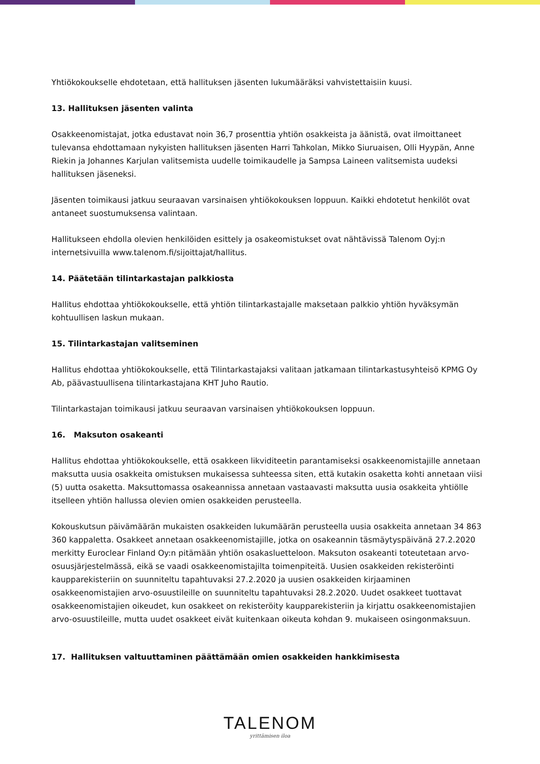Yhtiökokoukselle ehdotetaan, että hallituksen jäsenten lukumääräksi vahvistettaisiin kuusi.
13. Hallituksen jäsenten valinta
Osakkeenomistajat, jotka edustavat noin 36,7 prosenttia yhtiön osakkeista ja äänistä, ovat ilmoittaneet tulevansa ehdottamaan nykyisten hallituksen jäsenten Harri Tahkolan, Mikko Siuruaisen, Olli Hyypän, Anne Riekin ja Johannes Karjulan valitsemista uudelle toimikaudelle ja Sampsa Laineen valitsemista uudeksi hallituksen jäseneksi.
Jäsenten toimikausi jatkuu seuraavan varsinaisen yhtiökokouksen loppuun. Kaikki ehdotetut henkilöt ovat antaneet suostumuksensa valintaan.
Hallitukseen ehdolla olevien henkilöiden esittely ja osakeomistukset ovat nähtävissä Talenom Oyj:n internetsivuilla www.talenom.fi/sijoittajat/hallitus.
14. Päätetään tilintarkastajan palkkiosta
Hallitus ehdottaa yhtiökokoukselle, että yhtiön tilintarkastajalle maksetaan palkkio yhtiön hyväksymän kohtuullisen laskun mukaan.
15. Tilintarkastajan valitseminen
Hallitus ehdottaa yhtiökokoukselle, että Tilintarkastajaksi valitaan jatkamaan tilintarkastusyhteisö KPMG Oy Ab, päävastuullisena tilintarkastajana KHT Juho Rautio.
Tilintarkastajan toimikausi jatkuu seuraavan varsinaisen yhtiökokouksen loppuun.
16. Maksuton osakeanti
Hallitus ehdottaa yhtiökokoukselle, että osakkeen likviditeetin parantamiseksi osakkeenomistajille annetaan maksutta uusia osakkeita omistuksen mukaisessa suhteessa siten, että kutakin osaketta kohti annetaan viisi (5) uutta osaketta. Maksuttomassa osakeannissa annetaan vastaavasti maksutta uusia osakkeita yhtiölle itselleen yhtiön hallussa olevien omien osakkeiden perusteella.
Kokouskutsun päivämäärän mukaisten osakkeiden lukumäärän perusteella uusia osakkeita annetaan 34 863 360 kappaletta. Osakkeet annetaan osakkeenomistajille, jotka on osakeannin täsmäytyspäivänä 27.2.2020 merkitty Euroclear Finland Oy:n pitämään yhtiön osakasluetteloon. Maksuton osakeanti toteutetaan arvo-osuusjärjestelmässä, eikä se vaadi osakkeenomistajilta toimenpiteitä. Uusien osakkeiden rekisteröinti kaupparekisteriin on suunniteltu tapahtuvaksi 27.2.2020 ja uusien osakkeiden kirjaaminen osakkeenomistajien arvo-osuustileille on suunniteltu tapahtuvaksi 28.2.2020. Uudet osakkeet tuottavat osakkeenomistajien oikeudet, kun osakkeet on rekisteröity kaupparekisteriin ja kirjattu osakkeenomistajien arvo-osuustileille, mutta uudet osakkeet eivät kuitenkaan oikeuta kohdan 9. mukaiseen osingonmaksuun.
17. Hallituksen valtuuttaminen päättämään omien osakkeiden hankkimisesta
TALENOM
yrittämisen iloa